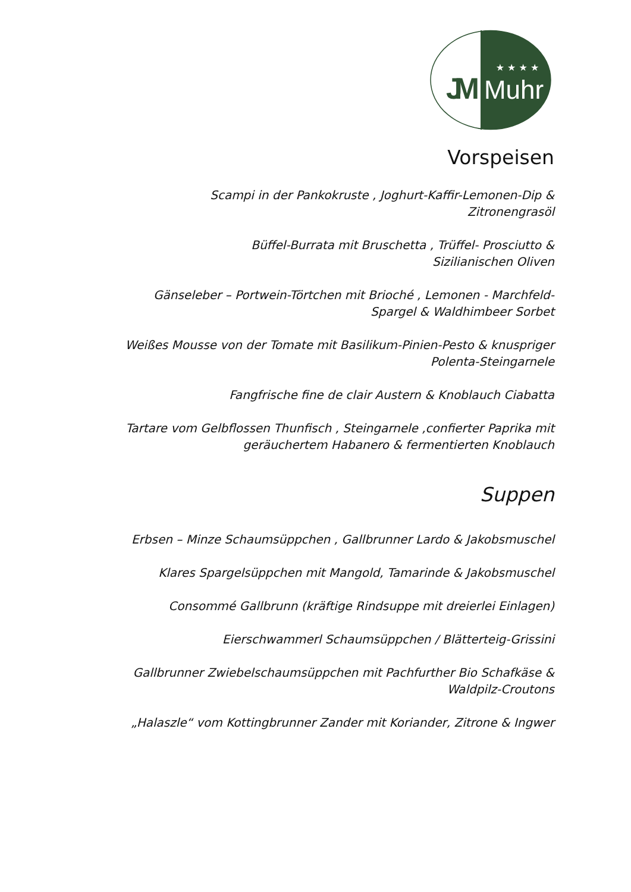JM
★ ★ ★ ★
Muhr
Vorspeisen
Scampi in der Pankokruste , Joghurt-Kaffir-Lemonen-Dip &
Zitronengrasöl
Büffel-Burrata mit Bruschetta , Trüffel- Prosciutto &
Sizilianischen Oliven
Gänseleber – Portwein-Törtchen mit Brioché , Lemonen - Marchfeld-
Spargel & Waldhimbeer Sorbet
Weißes Mousse von der Tomate mit Basilikum-Pinien-Pesto & knuspriger
Polenta-Steingarnele
Fangfrische fine de clair Austern & Knoblauch Ciabatta
Tartare vom Gelbflossen Thunfisch , Steingarnele ,confierter Paprika mit
geräuchertem Habanero & fermentierten Knoblauch
Suppen
Erbsen – Minze Schaumsüppchen , Gallbrunner Lardo & Jakobsmuschel
Klares Spargelsüppchen mit Mangold, Tamarinde & Jakobsmuschel
Consommé Gallbrunn (kräftige Rindsuppe mit dreierlei Einlagen)
Eierschwammerl Schaumsüppchen / Blätterteig-Grissini
Gallbrunner Zwiebelschaumsüppchen mit Pachfurther Bio Schafkäse &
Waldpilz-Croutons
„Halaszle“ vom Kottingbrunner Zander mit Koriander, Zitrone & Ingwer